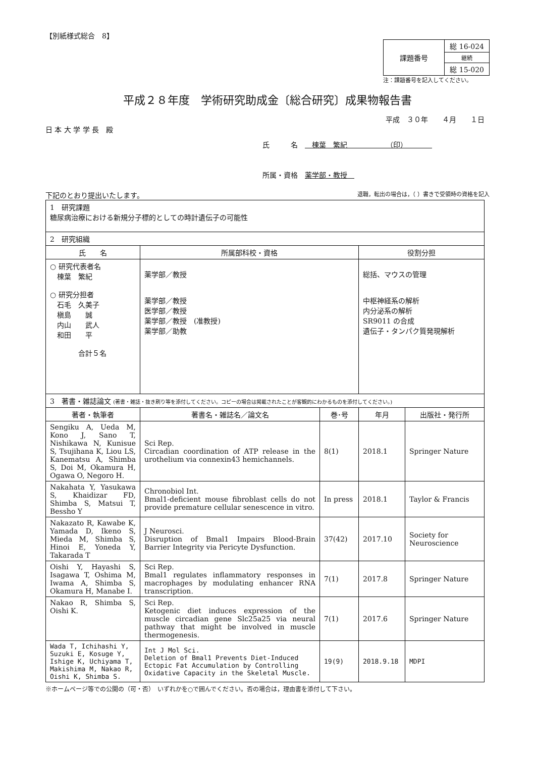【別紙様式総合　8】
| 課題番号 | 総 16-024 |
| | 継続 |
| | 総 15-020 |
注：課題番号を記入してください。
平成２８年度　学術研究助成金〔総合研究〕成果物報告書
平成　３０年　　４月　　１日
日 本 大 学 学 長　殿
氏　　　名　　棟葉　繁紀　　　　　　（印）　　　　
所属・資格　薬学部・教授　
下記のとおり提出いたします。 退職，転出の場合は，（ ）書きで受領時の資格を記入
| 1 研究課題 糖尿病治療における新規分子標的としての時計遺伝子の可能性 | | | | |
| 2 研究組織 | | | | |
| 氏 名 | 所属部科校・資格 | | 役割分担 | |
| ○ 研究代表者名 棟葉 繁紀 ○ 研究分担者 石毛 久美子 槇島 誠 内山 武人 和田 平 合計５名 | 薬学部／教授 薬学部／教授 医学部／教授 薬学部／教授 (准教授) 薬学部／助教 | | 総括、マウスの管理 中枢神経系の解析 内分泌系の解析 SR9011 の合成 遺伝子・タンパク質発現解析 | |
| 3 著書・雑誌論文 (著書・雑誌・抜き刷り等を添付してください。コピーの場合は掲載されたことが客観的にわかるものを添付してください。) | | | | |
| 著者・執筆者 | 著書名・雑誌名／論文名 | 巻･号 | 年月 | 出版社・発行所 |
| Sengiku A, Ueda M, Kono J, Sano T, Nishikawa N, Kunisue S, Tsujihana K, Liou LS, Kanematsu A, Shimba S, Doi M, Okamura H, Ogawa O, Negoro H. | Sci Rep. Circadian coordination of ATP release in the urothelium via connexin43 hemichannels. | 8(1) | 2018.1 | Springer Nature |
| Nakahata Y, Yasukawa S, Khaidizar FD, Shimba S, Matsui T, Bessho Y | Chronobiol Int. Bmal1-deficient mouse fibroblast cells do not provide premature cellular senescence in vitro. | In press | 2018.1 | Taylor & Francis |
| Nakazato R, Kawabe K, Yamada D, Ikeno S, Mieda M, Shimba S, Hinoi E, Yoneda Y, Takarada T | J Neurosci. Disruption of Bmal1 Impairs Blood-Brain Barrier Integrity via Pericyte Dysfunction. | 37(42) | 2017.10 | Society for Neuroscience |
| Oishi Y, Hayashi S, Isagawa T, Oshima M, Iwama A, Shimba S, Okamura H, Manabe I. | Sci Rep. Bmal1 regulates inflammatory responses in macrophages by modulating enhancer RNA transcription. | 7(1) | 2017.8 | Springer Nature |
| Nakao R, Shimba S, Oishi K. | Sci Rep. Ketogenic diet induces expression of the muscle circadian gene Slc25a25 via neural pathway that might be involved in muscle thermogenesis. | 7(1) | 2017.6 | Springer Nature |
| Wada T, Ichihashi Y, Suzuki E, Kosuge Y, Ishige K, Uchiyama T, Makishima M, Nakao R, Oishi K, Shimba S. | Int J Mol Sci. Deletion of Bmal1 Prevents Diet-Induced Ectopic Fat Accumulation by Controlling Oxidative Capacity in the Skeletal Muscle. | 19(9) | 2018.9.18 | MDPI |
※ホームページ等での公開の（可・否）　いずれかを○で囲んでください。否の場合は，理由書を添付して下さい。